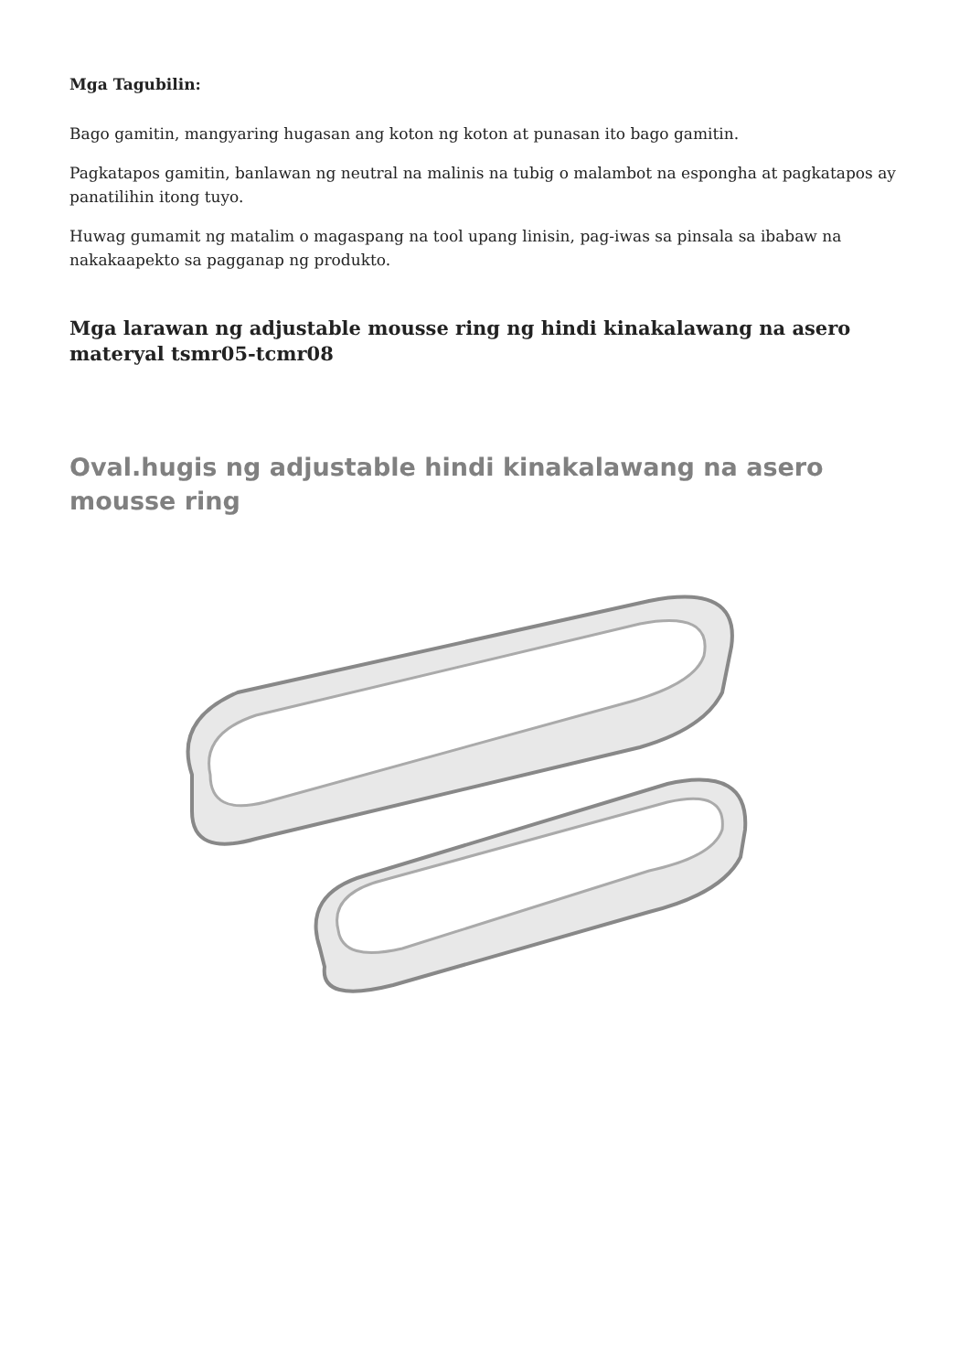Mga Tagubilin:
Bago gamitin, mangyaring hugasan ang koton ng koton at punasan ito bago gamitin.
Pagkatapos gamitin, banlawan ng neutral na malinis na tubig o malambot na espongha at pagkatapos ay panatilihin itong tuyo.
Huwag gumamit ng matalim o magaspang na tool upang linisin, pag-iwas sa pinsala sa ibabaw na nakakaapekto sa pagganap ng produkto.
Mga larawan ng adjustable mousse ring ng hindi kinakalawang na asero materyal tsmr05-tcmr08
Oval.hugis ng adjustable hindi kinakalawang na asero mousse ring